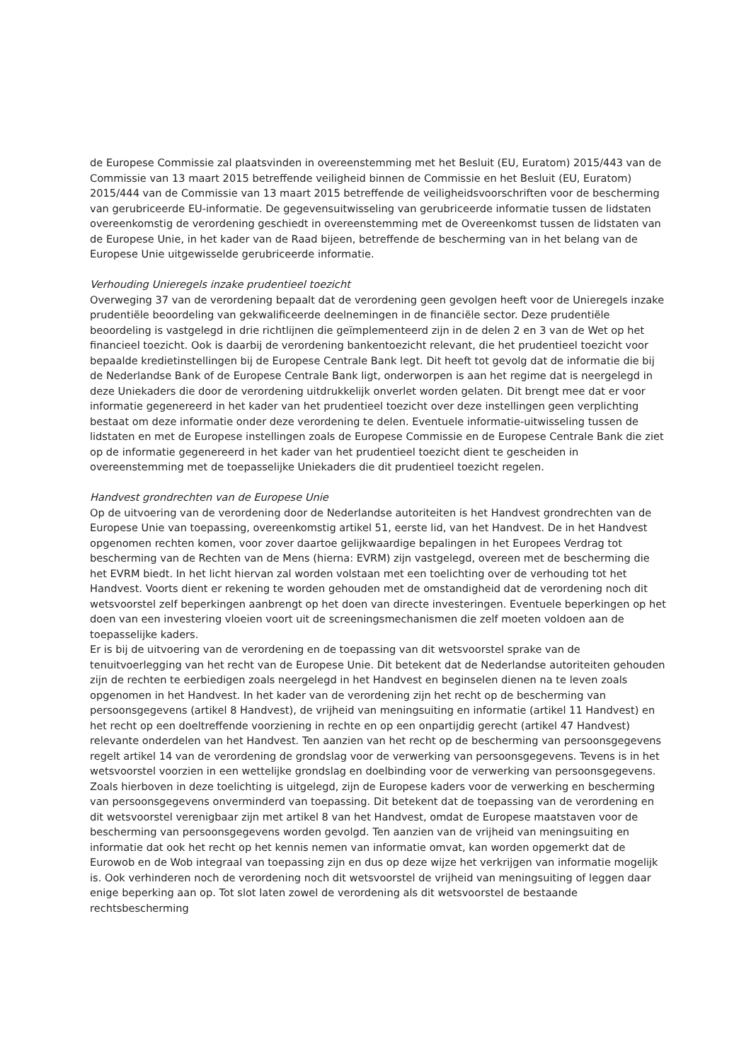de Europese Commissie zal plaatsvinden in overeenstemming met het Besluit (EU, Euratom) 2015/443 van de Commissie van 13 maart 2015 betreffende veiligheid binnen de Commissie en het Besluit (EU, Euratom) 2015/444 van de Commissie van 13 maart 2015 betreffende de veiligheidsvoorschriften voor de bescherming van gerubriceerde EU-informatie. De gegevensuitwisseling van gerubriceerde informatie tussen de lidstaten overeenkomstig de verordening geschiedt in overeenstemming met de Overeenkomst tussen de lidstaten van de Europese Unie, in het kader van de Raad bijeen, betreffende de bescherming van in het belang van de Europese Unie uitgewisselde gerubriceerde informatie.
Verhouding Unieregels inzake prudentieel toezicht
Overweging 37 van de verordening bepaalt dat de verordening geen gevolgen heeft voor de Unieregels inzake prudentiële beoordeling van gekwalificeerde deelnemingen in de financiële sector. Deze prudentiële beoordeling is vastgelegd in drie richtlijnen die geïmplementeerd zijn in de delen 2 en 3 van de Wet op het financieel toezicht. Ook is daarbij de verordening bankentoezicht relevant, die het prudentieel toezicht voor bepaalde kredietinstellingen bij de Europese Centrale Bank legt. Dit heeft tot gevolg dat de informatie die bij de Nederlandse Bank of de Europese Centrale Bank ligt, onderworpen is aan het regime dat is neergelegd in deze Uniekaders die door de verordening uitdrukkelijk onverlet worden gelaten. Dit brengt mee dat er voor informatie gegenereerd in het kader van het prudentieel toezicht over deze instellingen geen verplichting bestaat om deze informatie onder deze verordening te delen. Eventuele informatie-uitwisseling tussen de lidstaten en met de Europese instellingen zoals de Europese Commissie en de Europese Centrale Bank die ziet op de informatie gegenereerd in het kader van het prudentieel toezicht dient te gescheiden in overeenstemming met de toepasselijke Uniekaders die dit prudentieel toezicht regelen.
Handvest grondrechten van de Europese Unie
Op de uitvoering van de verordening door de Nederlandse autoriteiten is het Handvest grondrechten van de Europese Unie van toepassing, overeenkomstig artikel 51, eerste lid, van het Handvest. De in het Handvest opgenomen rechten komen, voor zover daartoe gelijkwaardige bepalingen in het Europees Verdrag tot bescherming van de Rechten van de Mens (hierna: EVRM) zijn vastgelegd, overeen met de bescherming die het EVRM biedt. In het licht hiervan zal worden volstaan met een toelichting over de verhouding tot het Handvest. Voorts dient er rekening te worden gehouden met de omstandigheid dat de verordening noch dit wetsvoorstel zelf beperkingen aanbrengt op het doen van directe investeringen. Eventuele beperkingen op het doen van een investering vloeien voort uit de screeningsmechanismen die zelf moeten voldoen aan de toepasselijke kaders.
Er is bij de uitvoering van de verordening en de toepassing van dit wetsvoorstel sprake van de tenuitvoerlegging van het recht van de Europese Unie. Dit betekent dat de Nederlandse autoriteiten gehouden zijn de rechten te eerbiedigen zoals neergelegd in het Handvest en beginselen dienen na te leven zoals opgenomen in het Handvest. In het kader van de verordening zijn het recht op de bescherming van persoonsgegevens (artikel 8 Handvest), de vrijheid van meningsuiting en informatie (artikel 11 Handvest) en het recht op een doeltreffende voorziening in rechte en op een onpartijdig gerecht (artikel 47 Handvest) relevante onderdelen van het Handvest. Ten aanzien van het recht op de bescherming van persoonsgegevens regelt artikel 14 van de verordening de grondslag voor de verwerking van persoonsgegevens. Tevens is in het wetsvoorstel voorzien in een wettelijke grondslag en doelbinding voor de verwerking van persoonsgegevens. Zoals hierboven in deze toelichting is uitgelegd, zijn de Europese kaders voor de verwerking en bescherming van persoonsgegevens onverminderd van toepassing. Dit betekent dat de toepassing van de verordening en dit wetsvoorstel verenigbaar zijn met artikel 8 van het Handvest, omdat de Europese maatstaven voor de bescherming van persoonsgegevens worden gevolgd. Ten aanzien van de vrijheid van meningsuiting en informatie dat ook het recht op het kennis nemen van informatie omvat, kan worden opgemerkt dat de Eurowob en de Wob integraal van toepassing zijn en dus op deze wijze het verkrijgen van informatie mogelijk is. Ook verhinderen noch de verordening noch dit wetsvoorstel de vrijheid van meningsuiting of leggen daar enige beperking aan op. Tot slot laten zowel de verordening als dit wetsvoorstel de bestaande rechtsbescherming